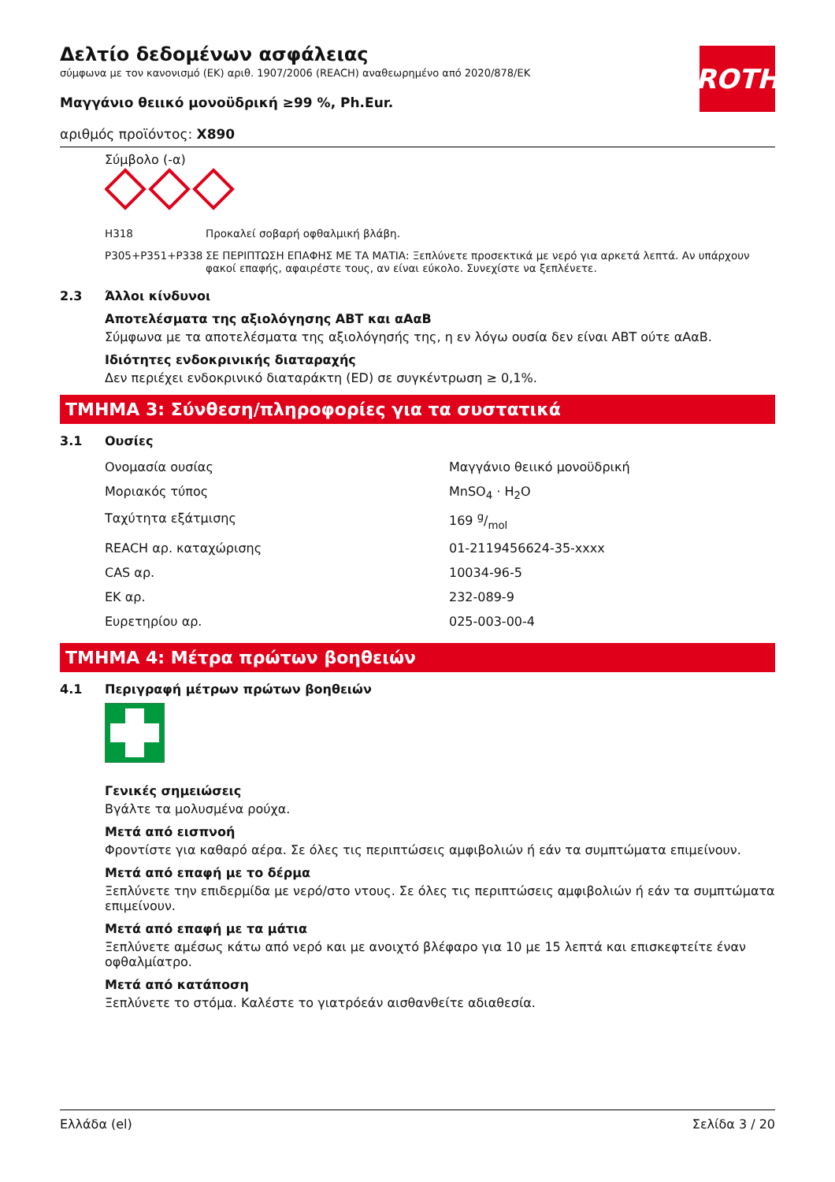ROTH
Δελτίο δεδομένων ασφάλειας
σύμφωνα με τον κανονισμό (ΕΚ) αριθ. 1907/2006 (REACH) αναθεωρημένο από 2020/878/ΕΚ
Μαγγάνιο θειικό μονοϋδρική ≥99 %, Ph.Eur.
αριθμός προϊόντος: X890
Σύμβολο (-α)
| H318 | Προκαλεί σοβαρή οφθαλμική βλάβη. |
| P305+P351+P338 | ΣΕ ΠΕΡΙΠΤΩΣΗ ΕΠΑΦΗΣ ΜΕ ΤΑ ΜΑΤΙΑ: Ξεπλύνετε προσεκτικά με νερό για αρκετά λεπτά. Αν υπάρχουν φακοί επαφής, αφαιρέστε τους, αν είναι εύκολο. Συνεχίστε να ξεπλένετε. |
2.3 Άλλοι κίνδυνοι
Αποτελέσματα της αξιολόγησης ΑΒΤ και αΑαΒ
Σύμφωνα με τα αποτελέσματα της αξιολόγησής της, η εν λόγω ουσία δεν είναι ΑΒΤ ούτε αΑαΒ.
Ιδιότητες ενδοκρινικής διαταραχής
Δεν περιέχει ενδοκρινικό διαταράκτη (ED) σε συγκέντρωση ≥ 0,1%.
ΤΜΗΜΑ 3: Σύνθεση/πληροφορίες για τα συστατικά
3.1 Ουσίες
| Ονομασία ουσίας | Μαγγάνιο θειικό μονοϋδρική |
| Μοριακός τύπος | MnSO<sub>4</sub> · H<sub>2</sub>O |
| Ταχύτητα εξάτμισης | 169 g/mol |
| REACH αρ. καταχώρισης | 01-2119456624-35-xxxx |
| CAS αρ. | 10034-96-5 |
| ΕΚ αρ. | 232-089-9 |
| Ευρετηρίου αρ. | 025-003-00-4 |
ΤΜΗΜΑ 4: Μέτρα πρώτων βοηθειών
4.1 Περιγραφή μέτρων πρώτων βοηθειών
Γενικές σημειώσεις
Βγάλτε τα μολυσμένα ρούχα.
Μετά από εισπνοή
Φροντίστε για καθαρό αέρα. Σε όλες τις περιπτώσεις αμφιβολιών ή εάν τα συμπτώματα επιμείνουν.
Μετά από επαφή με το δέρμα
Ξεπλύνετε την επιδερμίδα με νερό/στο ντους. Σε όλες τις περιπτώσεις αμφιβολιών ή εάν τα συμπτώματα επιμείνουν.
Μετά από επαφή με τα μάτια
Ξεπλύνετε αμέσως κάτω από νερό και με ανοιχτό βλέφαρο για 10 με 15 λεπτά και επισκεφτείτε έναν οφθαλμίατρο.
Μετά από κατάποση
Ξεπλύνετε το στόμα. Καλέστε το γιατρόεάν αισθανθείτε αδιαθεσία.
Ελλάδα (el) Σελίδα 3 / 20